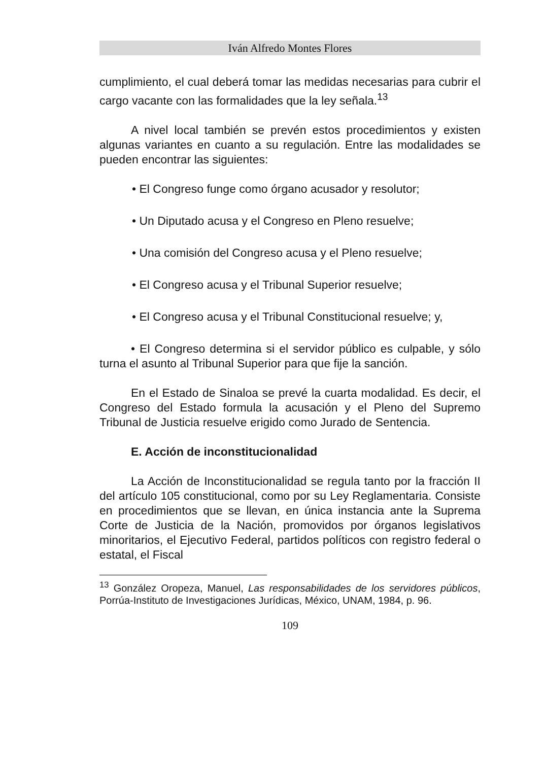Iván Alfredo Montes Flores
cumplimiento, el cual deberá tomar las medidas necesarias para cubrir el cargo vacante con las formalidades que la ley señala.<sup>13</sup>
A nivel local también se prevén estos procedimientos y existen algunas variantes en cuanto a su regulación. Entre las modalidades se pueden encontrar las siguientes:
• El Congreso funge como órgano acusador y resolutor;
• Un Diputado acusa y el Congreso en Pleno resuelve;
• Una comisión del Congreso acusa y el Pleno resuelve;
• El Congreso acusa y el Tribunal Superior resuelve;
• El Congreso acusa y el Tribunal Constitucional resuelve; y,
• El Congreso determina si el servidor público es culpable, y sólo turna el asunto al Tribunal Superior para que fije la sanción.
En el Estado de Sinaloa se prevé la cuarta modalidad. Es decir, el Congreso del Estado formula la acusación y el Pleno del Supremo Tribunal de Justicia resuelve erigido como Jurado de Sentencia.
E. Acción de inconstitucionalidad
La Acción de Inconstitucionalidad se regula tanto por la fracción II del artículo 105 constitucional, como por su Ley Reglamentaria. Consiste en procedimientos que se llevan, en única instancia ante la Suprema Corte de Justicia de la Nación, promovidos por órganos legislativos minoritarios, el Ejecutivo Federal, partidos políticos con registro federal o estatal, el Fiscal
<sup>13</sup> González Oropeza, Manuel, Las responsabilidades de los servidores públicos, Porrúa-Instituto de Investigaciones Jurídicas, México, UNAM, 1984, p. 96.
109